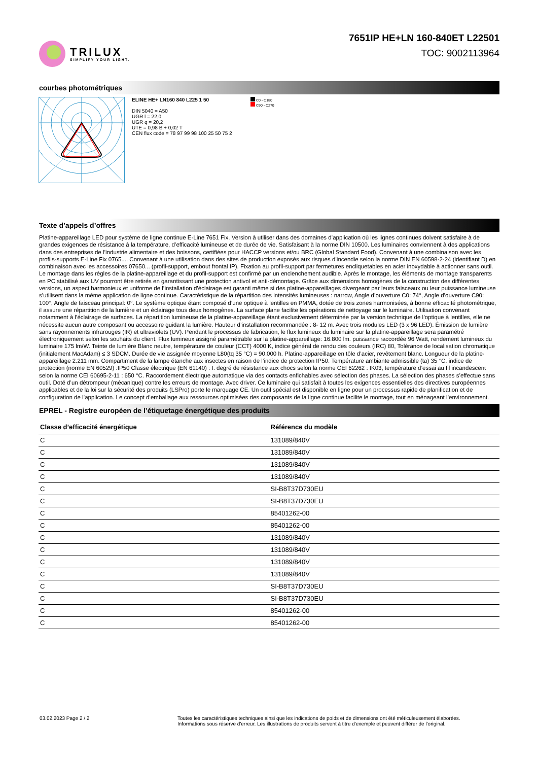TRILUX
SIMPLIFY YOUR LIGHT.
7651IP HE+LN 160-840ET L22501
TOC: 9002113964
courbes photométriques
ELINE HE+ LN160 840 L225 1 50
DIN 5040 = A50
UGR l = 22,0
UGR q = 20,2
UTE = 0,98 B + 0,02 T
CEN flux code = 78 97 99 98 100 25 50 75 2
C0 - C180
C90 - C270
Texte d’appels d’offres
Platine-appareillage LED pour système de ligne continue E-Line 7651 Fix. Version à utiliser dans des domaines d’application où les lignes continues doivent satisfaire à de grandes exigences de résistance à la température, d’efficacité lumineuse et de durée de vie. Satisfaisant à la norme DIN 10500. Les luminaires conviennent à des applications dans des entreprises de l’industrie alimentaire et des boissons, certifiées pour HACCP versions et/ou BRC (Global Standard Food). Convenant à une combinaison avec les profils-supports E-Line Fix 0765.... Convenant à une utilisation dans des sites de production exposés aux risques d’incendie selon la norme DIN EN 60598-2-24 (identifiant D) en combinaison avec les accessoires 07650... (profil-support, embout frontal IP). Fixation au profil-support par fermetures encliquetables en acier inoxydable à actionner sans outil. Le montage dans les règles de la platine-appareillage et du profil-support est confirmé par un enclenchement audible. Après le montage, les éléments de montage transparents en PC stabilisé aux UV pourront être retirés en garantissant une protection antivol et anti-démontage. Grâce aux dimensions homogènes de la construction des différentes versions, un aspect harmonieux et uniforme de l’installation d’éclairage est garanti même si des platine-appareillages divergeant par leurs faisceaux ou leur puissance lumineuse s’utilisent dans la même application de ligne continue. Caractéristique de la répartition des intensités lumineuses : narrow, Angle d’ouverture C0: 74°, Angle d’ouverture C90: 100°, Angle de faisceau principal: 0°. Le système optique étant composé d’une optique à lentilles en PMMA, dotée de trois zones harmonisées, à bonne efficacité photométrique, il assure une répartition de la lumière et un éclairage tous deux homogènes. La surface plane facilite les opérations de nettoyage sur le luminaire. Utilisation convenant notamment à l’éclairage de surfaces. La répartition lumineuse de la platine-appareillage étant exclusivement déterminée par la version technique de l’optique à lentilles, elle ne nécessite aucun autre composant ou accessoire guidant la lumière. Hauteur d’installation recommandée : 8- 12 m. Avec trois modules LED (3 x 96 LED). Émission de lumière sans rayonnements infrarouges (IR) et ultraviolets (UV). Pendant le processus de fabrication, le flux lumineux du luminaire sur la platine-appareillage sera paramétré électroniquement selon les souhaits du client. Flux lumineux assigné paramétrable sur la platine-appareillage: 16.800 lm. puissance raccordée 96 Watt, rendement lumineux du luminaire 175 lm/W. Teinte de lumière Blanc neutre, température de couleur (CCT) 4000 K, indice général de rendu des couleurs (IRC) 80, Tolérance de localisation chromatique (initialement MacAdam) ≤ 3 SDCM. Durée de vie assignée moyenne L80(tq 35 °C) = 90.000 h. Platine-appareillage en tôle d’acier, revêtement blanc. Longueur de la platine-appareillage 2.211 mm. Compartiment de la lampe étanche aux insectes en raison de l’indice de protection IP50. Température ambiante admissible (ta) 35 °C. indice de protection (norme EN 60529) :IP50 Classe électrique (EN 61140) : I. degré de résistance aux chocs selon la norme CEI 62262 : IK03, température d’essai au fil incandescent selon la norme CEI 60695-2-11 : 650 °C. Raccordement électrique automatique via des contacts enfichables avec sélection des phases. La sélection des phases s’effectue sans outil. Doté d’un détrompeur (mécanique) contre les erreurs de montage. Avec driver. Ce luminaire qui satisfait à toutes les exigences essentielles des directives européennes applicables et de la loi sur la sécurité des produits (LSPro) porte le marquage CE. Un outil spécial est disponible en ligne pour un processus rapide de planification et de configuration de l’application. Le concept d’emballage aux ressources optimisées des composants de la ligne continue facilite le montage, tout en ménageant l’environnement.
EPREL - Registre européen de l’étiquetage énergétique des produits
| Classe d’efficacité énergétique | Référence du modèle |
| --- | --- |
| C | 131089/840V |
| C | 131089/840V |
| C | 131089/840V |
| C | 131089/840V |
| C | SI-B8T37D730EU |
| C | SI-B8T37D730EU |
| C | 85401262-00 |
| C | 85401262-00 |
| C | 131089/840V |
| C | 131089/840V |
| C | 131089/840V |
| C | 131089/840V |
| C | SI-B8T37D730EU |
| C | SI-B8T37D730EU |
| C | 85401262-00 |
| C | 85401262-00 |
03.02.2023 Page 2 / 2 Toutes les caractéristiques techniques ainsi que les indications de poids et de dimensions ont été méticuleusement élaborées.
Informations sous réserve d'erreur. Les illustrations de produits servent à titre d'exemple et peuvent différer de l'original.